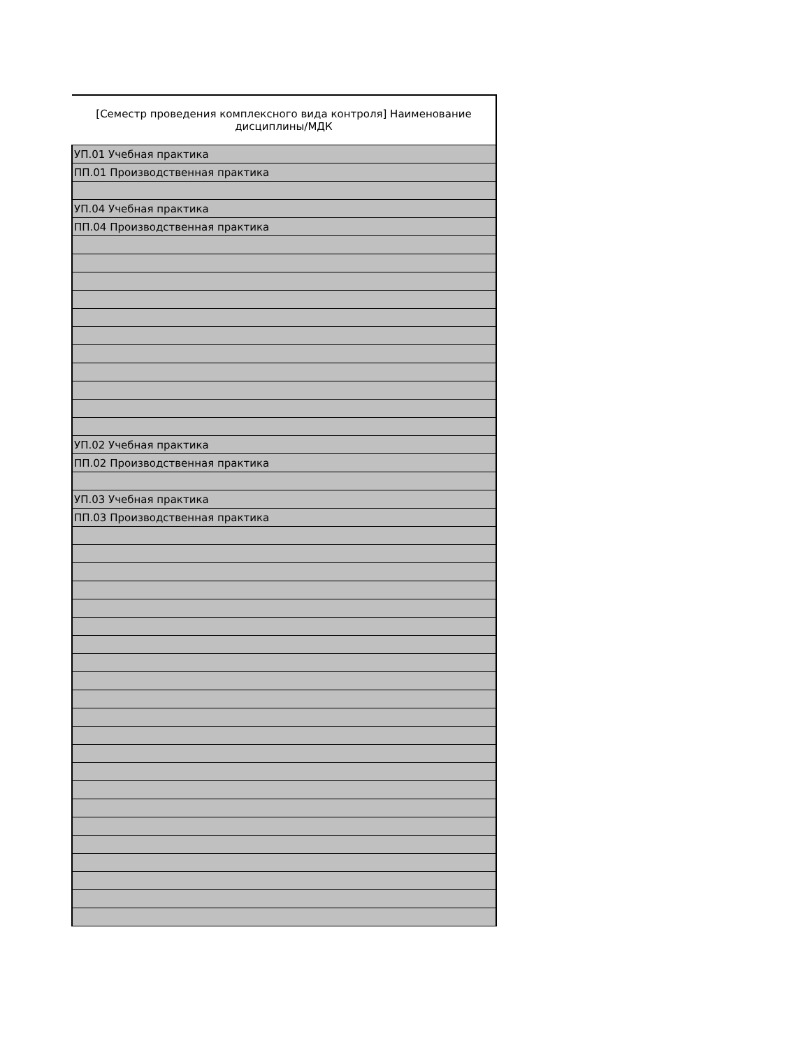| [Семестр проведения комплексного вида контроля] Наименование дисциплины/МДК |
| --- |
| УП.01 Учебная практика |
| ПП.01 Производственная практика |
| УП.04 Учебная практика |
| ПП.04 Производственная практика |
| УП.02 Учебная практика |
| ПП.02 Производственная практика |
| УП.03 Учебная практика |
| ПП.03 Производственная практика |